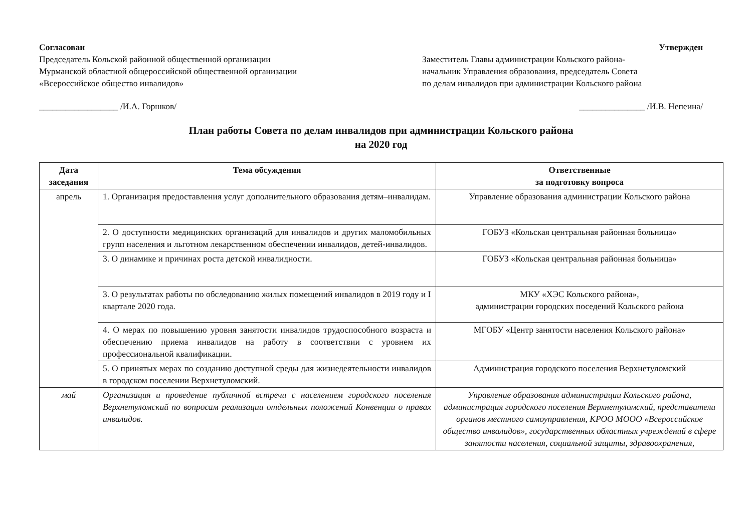Согласован
Председатель Кольской районной общественной организации
Мурманской областной общероссийской общественной организации
«Всероссийское общество инвалидов»
__________________ /И.А. Горшков/
Утвержден
Заместитель Главы администрации Кольского района-
начальник Управления образования, председатель Совета
по делам инвалидов при администрации Кольского района
_______________ /И.В. Непеина/
План работы Совета по делам инвалидов при администрации Кольского района
на 2020 год
| Дата заседания | Тема обсуждения | Ответственные за подготовку вопроса |
| --- | --- | --- |
| апрель | 1. Организация предоставления услуг дополнительного образования детям–инвалидам. | Управление образования администрации Кольского района |
| | 2. О доступности медицинских организаций для инвалидов и других маломобильных групп населения и льготном лекарственном обеспечении инвалидов, детей-инвалидов. | ГОБУЗ «Кольская центральная районная больница» |
| | 3. О динамике и причинах роста детской инвалидности. | ГОБУЗ «Кольская центральная районная больница» |
| | 3. О результатах работы по обследованию жилых помещений инвалидов в 2019 году и I квартале 2020 года. | МКУ «ХЭС Кольского района», администрации городских поседений Кольского района |
| | 4. О мерах по повышению уровня занятости инвалидов трудоспособного возраста и обеспечению приема инвалидов на работу в соответствии с уровнем их профессиональной квалификации. | МГОБУ «Центр занятости населения Кольского района» |
| | 5. О принятых мерах по созданию доступной среды для жизнедеятельности инвалидов в городском поселении Верхнетуломский. | Администрация городского поселения Верхнетуломский |
| май | Организация и проведение публичной встречи с населением городского поселения Верхнетуломский по вопросам реализации отдельных положений Конвенции о правах инвалидов. | Управление образования администрации Кольского района, администрация городского поселения Верхнетуломский, представители органов местного самоуправления, КРОО МООО «Всероссийское общество инвалидов», государственных областных учреждений в сфере занятости населения, социальной защиты, здравоохранения, |